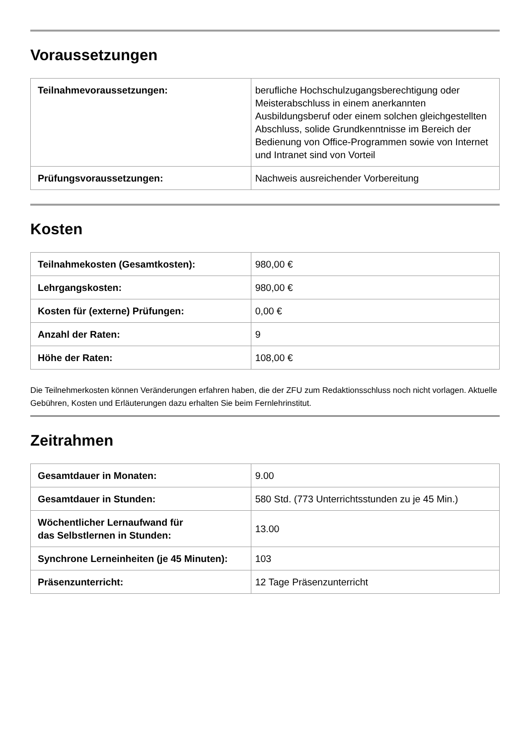Voraussetzungen
| Teilnahmevoraussetzungen: | berufliche Hochschulzugangsberechtigung oder Meisterabschluss in einem anerkannten Ausbildungsberuf oder einem solchen gleichgestellten Abschluss, solide Grundkenntnisse im Bereich der Bedienung von Office-Programmen sowie von Internet und Intranet sind von Vorteil |
| Prüfungsvoraussetzungen: | Nachweis ausreichender Vorbereitung |
Kosten
| Teilnahmekosten (Gesamtkosten): | 980,00 € |
| Lehrgangskosten: | 980,00 € |
| Kosten für (externe) Prüfungen: | 0,00 € |
| Anzahl der Raten: | 9 |
| Höhe der Raten: | 108,00 € |
Die Teilnehmerkosten können Veränderungen erfahren haben, die der ZFU zum Redaktionsschluss noch nicht vorlagen. Aktuelle Gebühren, Kosten und Erläuterungen dazu erhalten Sie beim Fernlehrinstitut.
Zeitrahmen
| Gesamtdauer in Monaten: | 9.00 |
| Gesamtdauer in Stunden: | 580 Std. (773 Unterrichtsstunden zu je 45 Min.) |
| Wöchentlicher Lernaufwand für das Selbstlernen in Stunden: | 13.00 |
| Synchrone Lerneinheiten (je 45 Minuten): | 103 |
| Präsenzunterricht: | 12 Tage Präsenzunterricht |